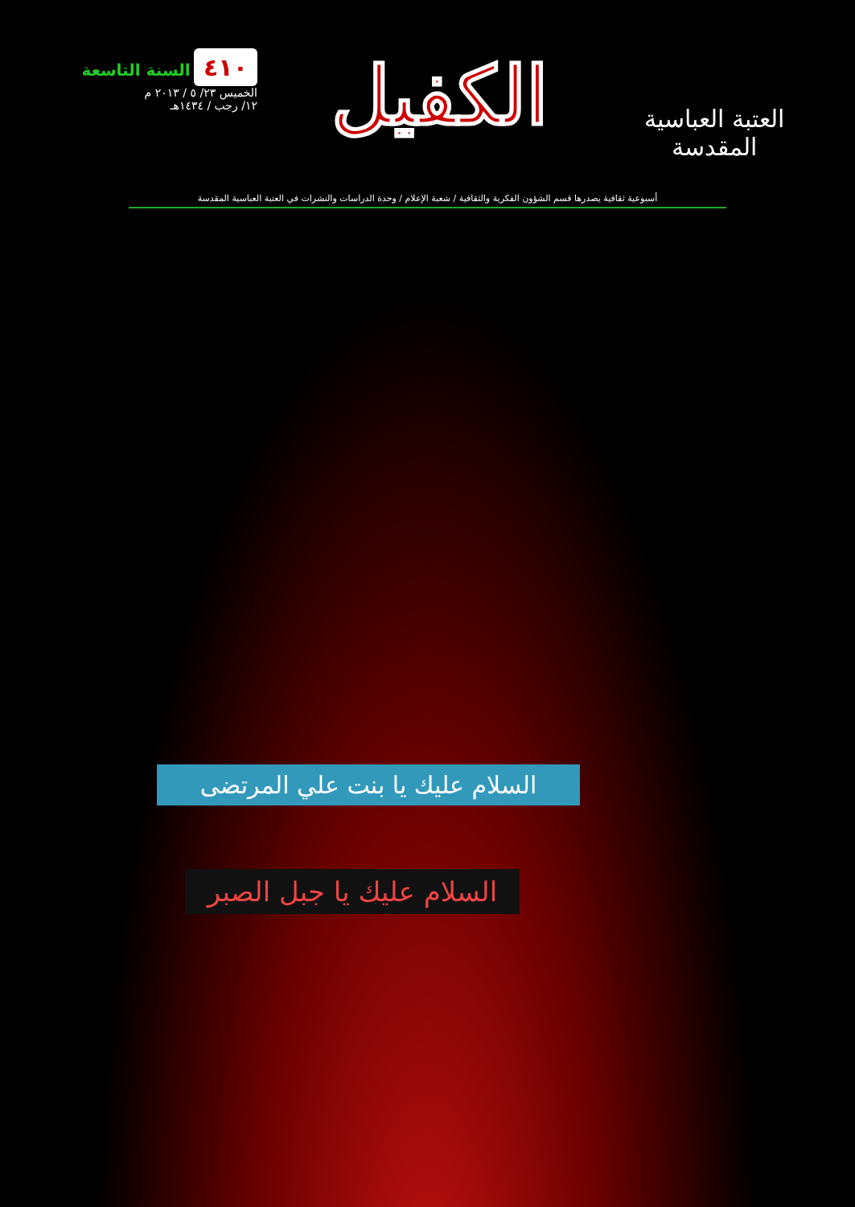العتبة العباسية المقدسة
الكفيل
٤١٠ السنة التاسعة
الخميس ٢٣/ ٥ / ٢٠١٣ م
١٢/ رجب / ١٤٣٤هـ
أسبوعية ثقافية يصدرها قسم الشؤون الفكرية والثقافية / شعبة الإعلام / وحدة الدراسات والنشرات في العتبة العباسية المقدسة
السلام عليك يا بنت علي المرتضى
السلام عليك يا جبل الصبر